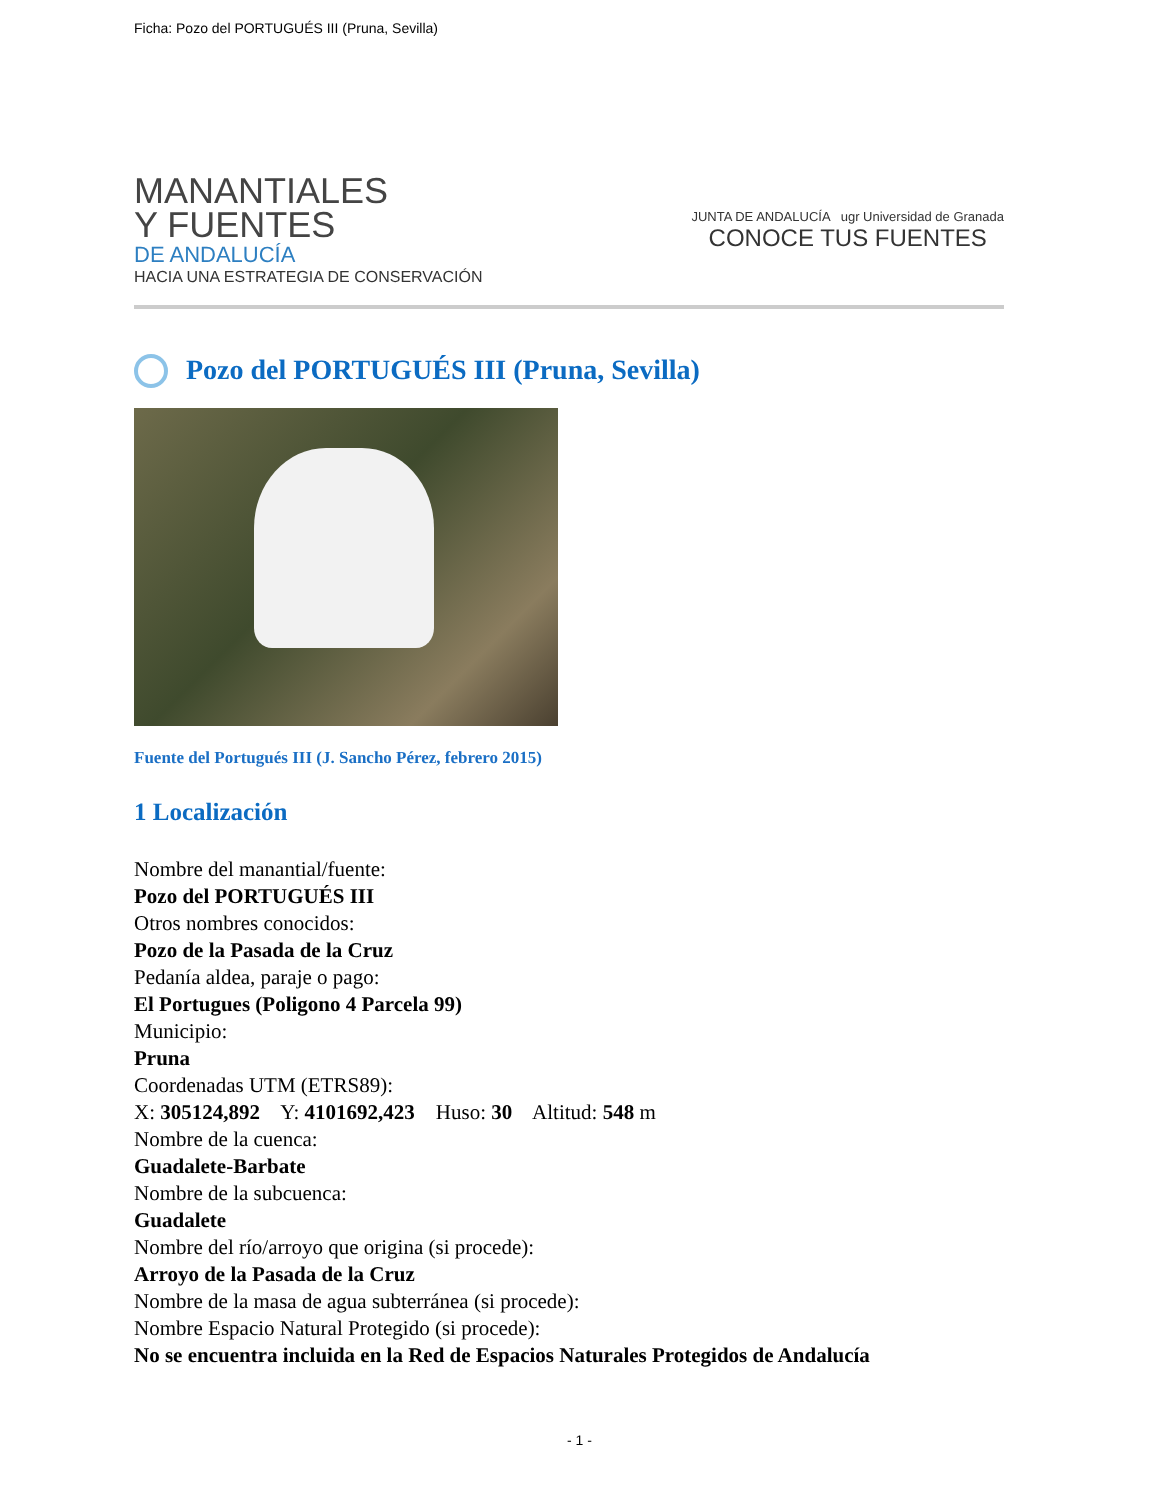Ficha: Pozo del PORTUGUÉS III (Pruna, Sevilla)
MANANTIALES
Y FUENTES
DE ANDALUCÍA
HACIA UNA ESTRATEGIA DE CONSERVACIÓN
JUNTA DE ANDALUCÍA ugr Universidad de Granada
CONOCE TUS FUENTES
Pozo del PORTUGUÉS III (Pruna, Sevilla)
Fuente del Portugués III (J. Sancho Pérez, febrero 2015)
1 Localización
Nombre del manantial/fuente:
Pozo del PORTUGUÉS III
Otros nombres conocidos:
Pozo de la Pasada de la Cruz
Pedanía aldea, paraje o pago:
El Portugues (Poligono 4 Parcela 99)
Municipio:
Pruna
Coordenadas UTM (ETRS89):
X: 305124,892 Y: 4101692,423 Huso: 30 Altitud: 548 m
Nombre de la cuenca:
Guadalete-Barbate
Nombre de la subcuenca:
Guadalete
Nombre del río/arroyo que origina (si procede):
Arroyo de la Pasada de la Cruz
Nombre de la masa de agua subterránea (si procede):
Nombre Espacio Natural Protegido (si procede):
No se encuentra incluida en la Red de Espacios Naturales Protegidos de Andalucía
- 1 -